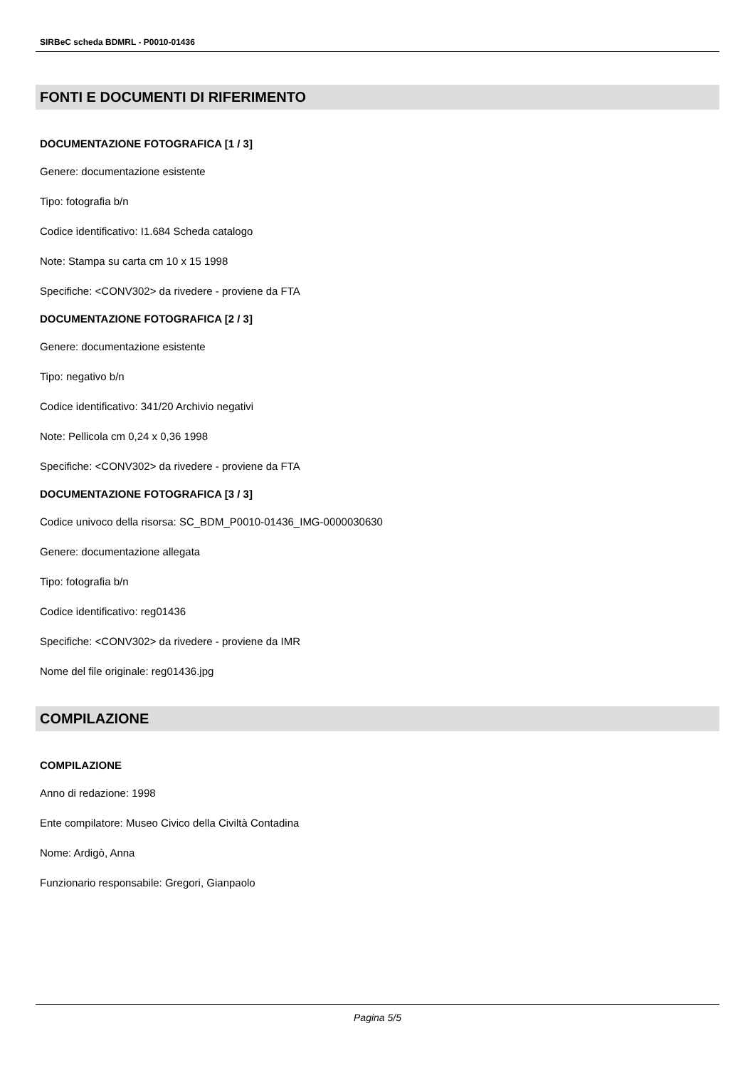SIRBeC scheda BDMRL - P0010-01436
FONTI E DOCUMENTI DI RIFERIMENTO
DOCUMENTAZIONE FOTOGRAFICA [1 / 3]
Genere: documentazione esistente
Tipo: fotografia b/n
Codice identificativo: I1.684 Scheda catalogo
Note: Stampa su carta cm 10 x 15 1998
Specifiche: <CONV302> da rivedere - proviene da FTA
DOCUMENTAZIONE FOTOGRAFICA [2 / 3]
Genere: documentazione esistente
Tipo: negativo b/n
Codice identificativo: 341/20 Archivio negativi
Note: Pellicola cm 0,24 x 0,36 1998
Specifiche: <CONV302> da rivedere - proviene da FTA
DOCUMENTAZIONE FOTOGRAFICA [3 / 3]
Codice univoco della risorsa: SC_BDM_P0010-01436_IMG-0000030630
Genere: documentazione allegata
Tipo: fotografia b/n
Codice identificativo: reg01436
Specifiche: <CONV302> da rivedere - proviene da IMR
Nome del file originale: reg01436.jpg
COMPILAZIONE
COMPILAZIONE
Anno di redazione: 1998
Ente compilatore: Museo Civico della Civiltà Contadina
Nome: Ardigò, Anna
Funzionario responsabile: Gregori, Gianpaolo
Pagina 5/5